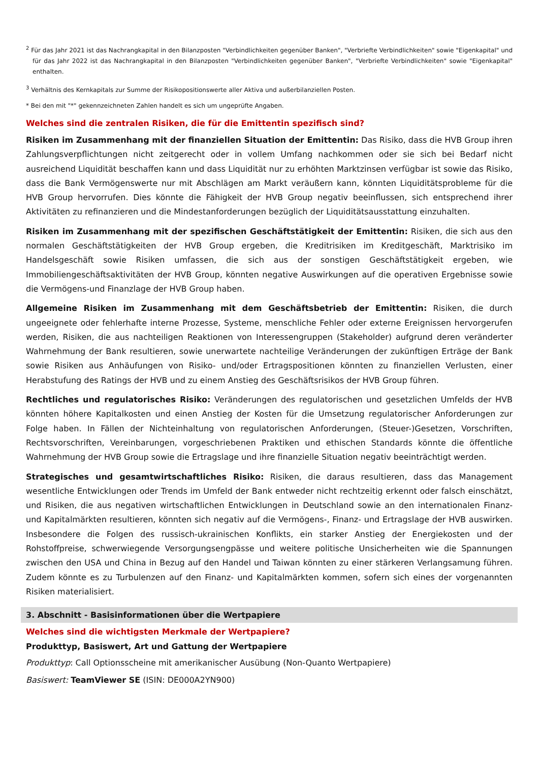<sup>2</sup> Für das Jahr 2021 ist das Nachrangkapital in den Bilanzposten "Verbindlichkeiten gegenüber Banken", "Verbriefte Verbindlichkeiten" sowie "Eigenkapital" und für das Jahr 2022 ist das Nachrangkapital in den Bilanzposten "Verbindlichkeiten gegenüber Banken", "Verbriefte Verbindlichkeiten" sowie "Eigenkapital" enthalten.
<sup>3</sup> Verhältnis des Kernkapitals zur Summe der Risikopositionswerte aller Aktiva und außerbilanziellen Posten.
* Bei den mit "*" gekennzeichneten Zahlen handelt es sich um ungeprüfte Angaben.
Welches sind die zentralen Risiken, die für die Emittentin spezifisch sind?
Risiken im Zusammenhang mit der finanziellen Situation der Emittentin: Das Risiko, dass die HVB Group ihren Zahlungsverpflichtungen nicht zeitgerecht oder in vollem Umfang nachkommen oder sie sich bei Bedarf nicht ausreichend Liquidität beschaffen kann und dass Liquidität nur zu erhöhten Marktzinsen verfügbar ist sowie das Risiko, dass die Bank Vermögenswerte nur mit Abschlägen am Markt veräußern kann, könnten Liquiditätsprobleme für die HVB Group hervorrufen. Dies könnte die Fähigkeit der HVB Group negativ beeinflussen, sich entsprechend ihrer Aktivitäten zu refinanzieren und die Mindestanforderungen bezüglich der Liquiditätsausstattung einzuhalten.
Risiken im Zusammenhang mit der spezifischen Geschäftstätigkeit der Emittentin: Risiken, die sich aus den normalen Geschäftstätigkeiten der HVB Group ergeben, die Kreditrisiken im Kreditgeschäft, Marktrisiko im Handelsgeschäft sowie Risiken umfassen, die sich aus der sonstigen Geschäftstätigkeit ergeben, wie Immobiliengeschäftsaktivitäten der HVB Group, könnten negative Auswirkungen auf die operativen Ergebnisse sowie die Vermögens-und Finanzlage der HVB Group haben.
Allgemeine Risiken im Zusammenhang mit dem Geschäftsbetrieb der Emittentin: Risiken, die durch ungeeignete oder fehlerhafte interne Prozesse, Systeme, menschliche Fehler oder externe Ereignissen hervorgerufen werden, Risiken, die aus nachteiligen Reaktionen von Interessengruppen (Stakeholder) aufgrund deren veränderter Wahrnehmung der Bank resultieren, sowie unerwartete nachteilige Veränderungen der zukünftigen Erträge der Bank sowie Risiken aus Anhäufungen von Risiko- und/oder Ertragspositionen könnten zu finanziellen Verlusten, einer Herabstufung des Ratings der HVB und zu einem Anstieg des Geschäftsrisikos der HVB Group führen.
Rechtliches und regulatorisches Risiko: Veränderungen des regulatorischen und gesetzlichen Umfelds der HVB könnten höhere Kapitalkosten und einen Anstieg der Kosten für die Umsetzung regulatorischer Anforderungen zur Folge haben. In Fällen der Nichteinhaltung von regulatorischen Anforderungen, (Steuer-)Gesetzen, Vorschriften, Rechtsvorschriften, Vereinbarungen, vorgeschriebenen Praktiken und ethischen Standards könnte die öffentliche Wahrnehmung der HVB Group sowie die Ertragslage und ihre finanzielle Situation negativ beeinträchtigt werden.
Strategisches und gesamtwirtschaftliches Risiko: Risiken, die daraus resultieren, dass das Management wesentliche Entwicklungen oder Trends im Umfeld der Bank entweder nicht rechtzeitig erkennt oder falsch einschätzt, und Risiken, die aus negativen wirtschaftlichen Entwicklungen in Deutschland sowie an den internationalen Finanz- und Kapitalmärkten resultieren, könnten sich negativ auf die Vermögens-, Finanz- und Ertragslage der HVB auswirken. Insbesondere die Folgen des russisch-ukrainischen Konflikts, ein starker Anstieg der Energiekosten und der Rohstoffpreise, schwerwiegende Versorgungsengpässe und weitere politische Unsicherheiten wie die Spannungen zwischen den USA und China in Bezug auf den Handel und Taiwan könnten zu einer stärkeren Verlangsamung führen. Zudem könnte es zu Turbulenzen auf den Finanz- und Kapitalmärkten kommen, sofern sich eines der vorgenannten Risiken materialisiert.
3. Abschnitt - Basisinformationen über die Wertpapiere
Welches sind die wichtigsten Merkmale der Wertpapiere?
Produkttyp, Basiswert, Art und Gattung der Wertpapiere
Produkttyp: Call Optionsscheine mit amerikanischer Ausübung (Non-Quanto Wertpapiere)
Basiswert: TeamViewer SE (ISIN: DE000A2YN900)